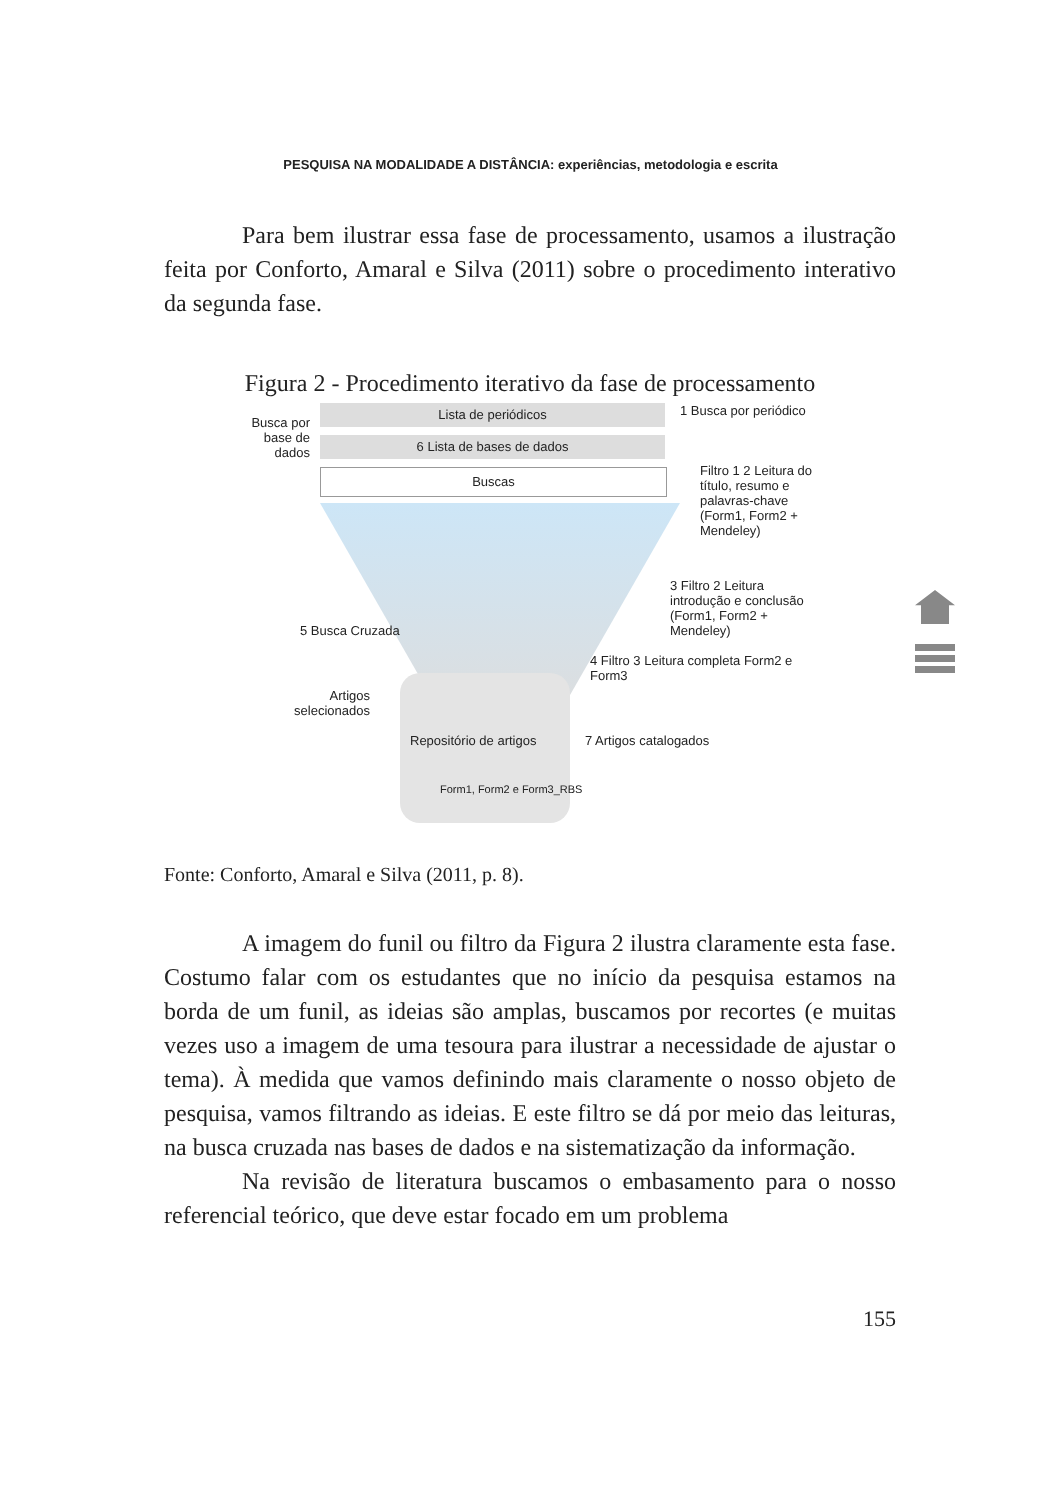PESQUISA NA MODALIDADE A DISTÂNCIA: experiências, metodologia e escrita
Para bem ilustrar essa fase de processamento, usamos a ilustração feita por Conforto, Amaral e Silva (2011) sobre o procedimento interativo da segunda fase.
Figura 2 - Procedimento iterativo da fase de processamento
Lista de periódicos
Busca por base de dados
1 Busca por periódico
6 Lista de bases de dados
Buscas
Filtro 1 2 Leitura do título, resumo e palavras-chave (Form1, Form2 + Mendeley)
3 Filtro 2 Leitura introdução e conclusão (Form1, Form2 + Mendeley)
5 Busca Cruzada
4 Filtro 3 Leitura completa Form2 e Form3
Artigos selecionados
Repositório de artigos
Form1, Form2 e Form3_RBS
7 Artigos catalogados
Fonte: Conforto, Amaral e Silva (2011, p. 8).
A imagem do funil ou filtro da Figura 2 ilustra claramente esta fase. Costumo falar com os estudantes que no início da pesquisa estamos na borda de um funil, as ideias são amplas, buscamos por recortes (e muitas vezes uso a imagem de uma tesoura para ilustrar a necessidade de ajustar o tema). À medida que vamos definindo mais claramente o nosso objeto de pesquisa, vamos filtrando as ideias. E este filtro se dá por meio das leituras, na busca cruzada nas bases de dados e na sistematização da informação.
Na revisão de literatura buscamos o embasamento para o nosso referencial teórico, que deve estar focado em um problema
155